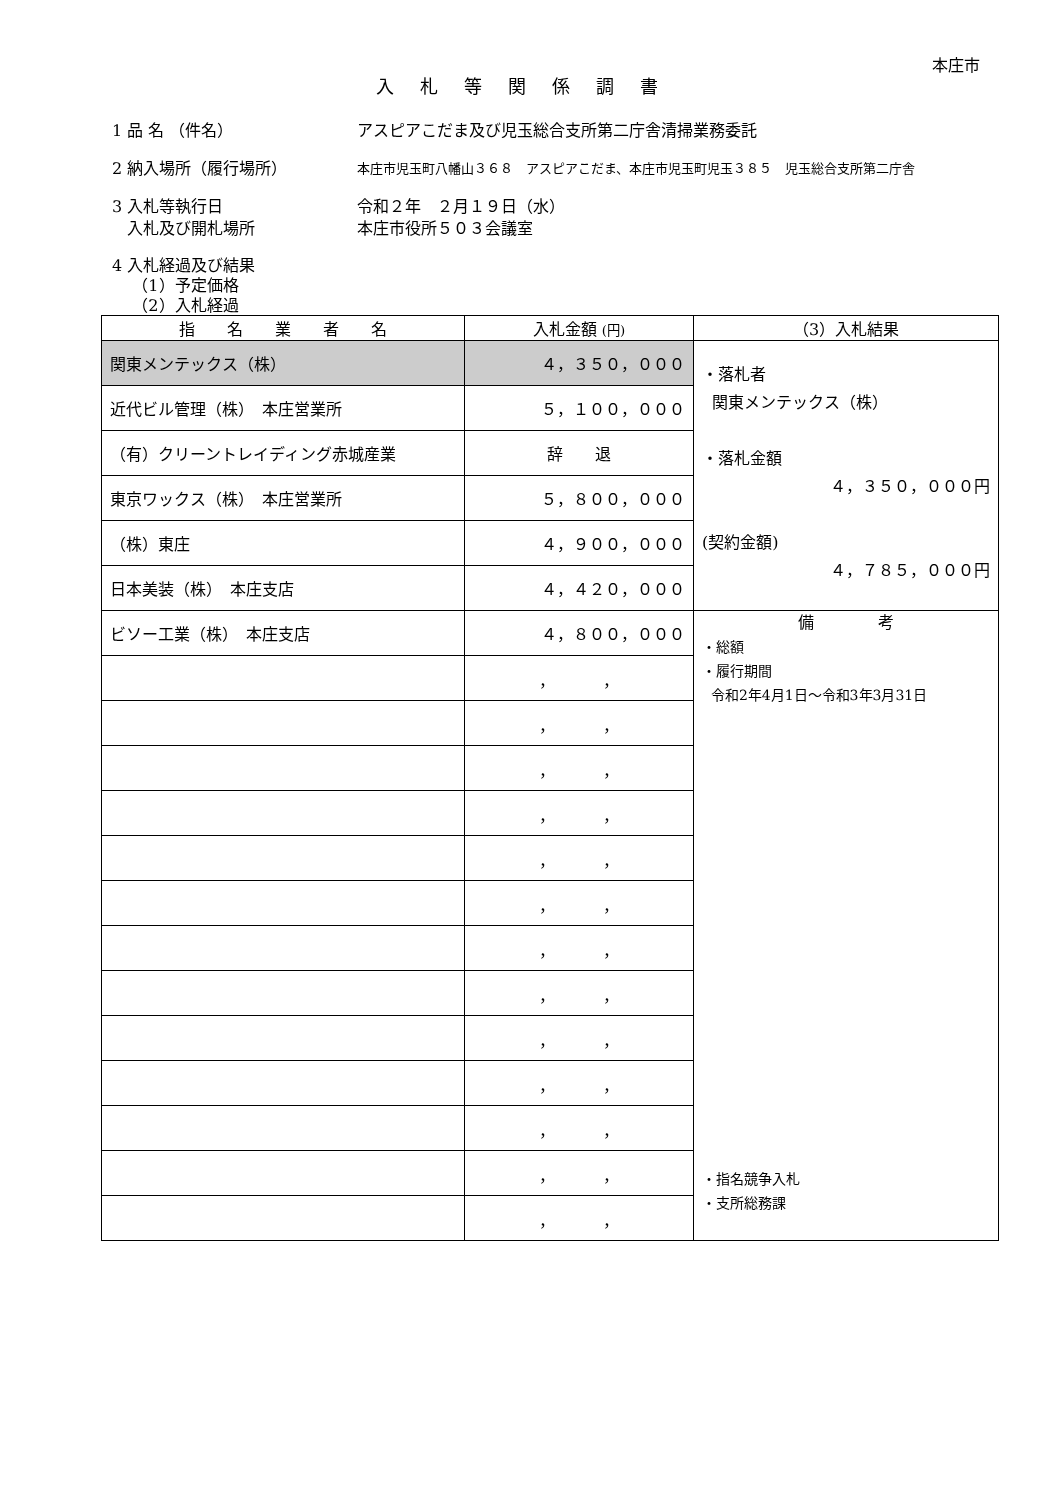本庄市
入札等関係調書
1 品 名 （件名） アスピアこだま及び児玉総合支所第二庁舎清掃業務委託
2 納入場所（履行場所）
本庄市児玉町八幡山３６８　アスピアこだま、本庄市児玉町児玉３８５　児玉総合支所第二庁舎
3 入札等執行日 令和２年　２月１９日（水）
入札及び開札場所 本庄市役所５０３会議室
4 入札経過及び結果
（1）予定価格
（2）入札経過
| 指 名 業 者 名 | 入札金額 (円) | （3）入札結果 |
| --- | --- | --- |
| 関東メンテックス（株） | ４，３５０，０００ | ・落札者 関東メンテックス（株） ・落札金額 ４，３５０，０００円 (契約金額) ４，７８５，０００円 |
| 近代ビル管理（株） 本庄営業所 | ５，１００，０００ | |
| （有）クリーントレイディング赤城産業 | 辞 退 | |
| 東京ワックス（株） 本庄営業所 | ５，８００，０００ | |
| （株）東庄 | ４，９００，０００ | |
| 日本美装（株） 本庄支店 | ４，４２０，０００ | |
| ビソー工業（株） 本庄支店 | ４，８００，０００ | 備 考 ・総額 ・履行期間 令和2年4月1日～令和3年3月31日 ・指名競争入札 ・支所総務課 |
| | ， ， | |
| | ， ， | |
| | ， ， | |
| | ， ， | |
| | ， ， | |
| | ， ， | |
| | ， ， | |
| | ， ， | |
| | ， ， | |
| | ， ， | |
| | ， ， | |
| | ， ， | |
| | ， ， | |